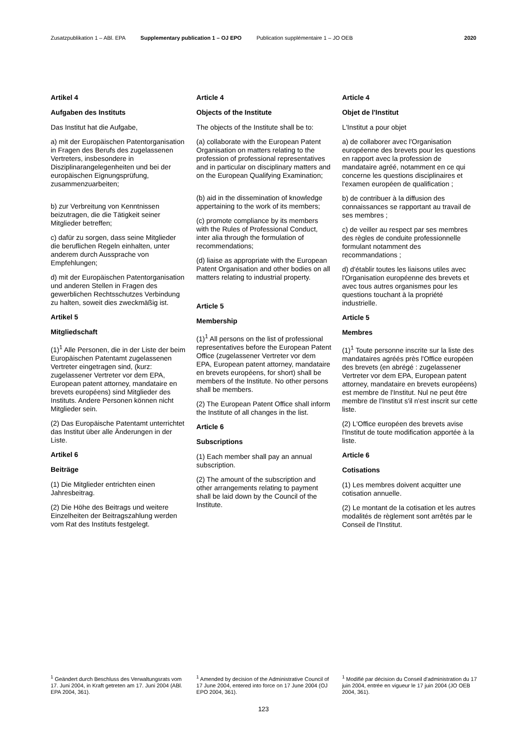Zusatzpublikation 1 – ABl. EPA Supplementary publication 1 – OJ EPO Publication supplémentaire 1 – JO OEB 2020
Artikel 4
Aufgaben des Instituts
Das Institut hat die Aufgabe,
a) mit der Europäischen Patentorganisation in Fragen des Berufs des zugelassenen Vertreters, insbesondere in Disziplinarangelegenheiten und bei der europäischen Eignungsprüfung, zusammenzuarbeiten;
b) zur Verbreitung von Kenntnissen beizutragen, die die Tätigkeit seiner Mitglieder betreffen;
c) dafür zu sorgen, dass seine Mitglieder die beruflichen Regeln einhalten, unter anderem durch Aussprache von Empfehlungen;
d) mit der Europäischen Patentorganisation und anderen Stellen in Fragen des gewerblichen Rechtsschutzes Verbindung zu halten, soweit dies zweckmäßig ist.
Artikel 5
Mitgliedschaft
(1)<sup>1</sup> Alle Personen, die in der Liste der beim Europäischen Patentamt zugelassenen Vertreter eingetragen sind, (kurz: zugelassener Vertreter vor dem EPA, European patent attorney, mandataire en brevets européens) sind Mitglieder des Instituts. Andere Personen können nicht Mitglieder sein.
(2) Das Europäische Patentamt unterrichtet das Institut über alle Änderungen in der Liste.
Artikel 6
Beiträge
(1) Die Mitglieder entrichten einen Jahresbeitrag.
(2) Die Höhe des Beitrags und weitere Einzelheiten der Beitragszahlung werden vom Rat des Instituts festgelegt.
Article 4
Objects of the Institute
The objects of the Institute shall be to:
(a) collaborate with the European Patent Organisation on matters relating to the profession of professional representatives and in particular on disciplinary matters and on the European Qualifying Examination;
(b) aid in the dissemination of knowledge appertaining to the work of its members;
(c) promote compliance by its members with the Rules of Professional Conduct, inter alia through the formulation of recommendations;
(d) liaise as appropriate with the European Patent Organisation and other bodies on all matters relating to industrial property.
Article 5
Membership
(1)<sup>1</sup> All persons on the list of professional representatives before the European Patent Office (zugelassener Vertreter vor dem EPA, European patent attorney, mandataire en brevets européens, for short) shall be members of the Institute. No other persons shall be members.
(2) The European Patent Office shall inform the Institute of all changes in the list.
Article 6
Subscriptions
(1) Each member shall pay an annual subscription.
(2) The amount of the subscription and other arrangements relating to payment shall be laid down by the Council of the Institute.
Article 4
Objet de l'Institut
L'Institut a pour objet
a) de collaborer avec l'Organisation européenne des brevets pour les questions en rapport avec la profession de mandataire agréé, notamment en ce qui concerne les questions disciplinaires et l'examen européen de qualification ;
b) de contribuer à la diffusion des connaissances se rapportant au travail de ses membres ;
c) de veiller au respect par ses membres des règles de conduite professionnelle formulant notamment des recommandations ;
d) d'établir toutes les liaisons utiles avec l'Organisation européenne des brevets et avec tous autres organismes pour les questions touchant à la propriété industrielle.
Article 5
Membres
(1)<sup>1</sup> Toute personne inscrite sur la liste des mandataires agréés près l'Office européen des brevets (en abrégé : zugelassener Vertreter vor dem EPA, European patent attorney, mandataire en brevets européens) est membre de l'Institut. Nul ne peut être membre de l'Institut s'il n'est inscrit sur cette liste.
(2) L'Office européen des brevets avise l'Institut de toute modification apportée à la liste.
Article 6
Cotisations
(1) Les membres doivent acquitter une cotisation annuelle.
(2) Le montant de la cotisation et les autres modalités de règlement sont arrêtés par le Conseil de l'Institut.
<sup>1</sup> Geändert durch Beschluss des Verwaltungsrats vom 17. Juni 2004, in Kraft getreten am 17. Juni 2004 (ABl. EPA 2004, 361).
<sup>1</sup> Amended by decision of the Administrative Council of 17 June 2004, entered into force on 17 June 2004 (OJ EPO 2004, 361).
<sup>1</sup> Modifié par décision du Conseil d'administration du 17 juin 2004, entrée en vigueur le 17 juin 2004 (JO OEB 2004, 361).
123